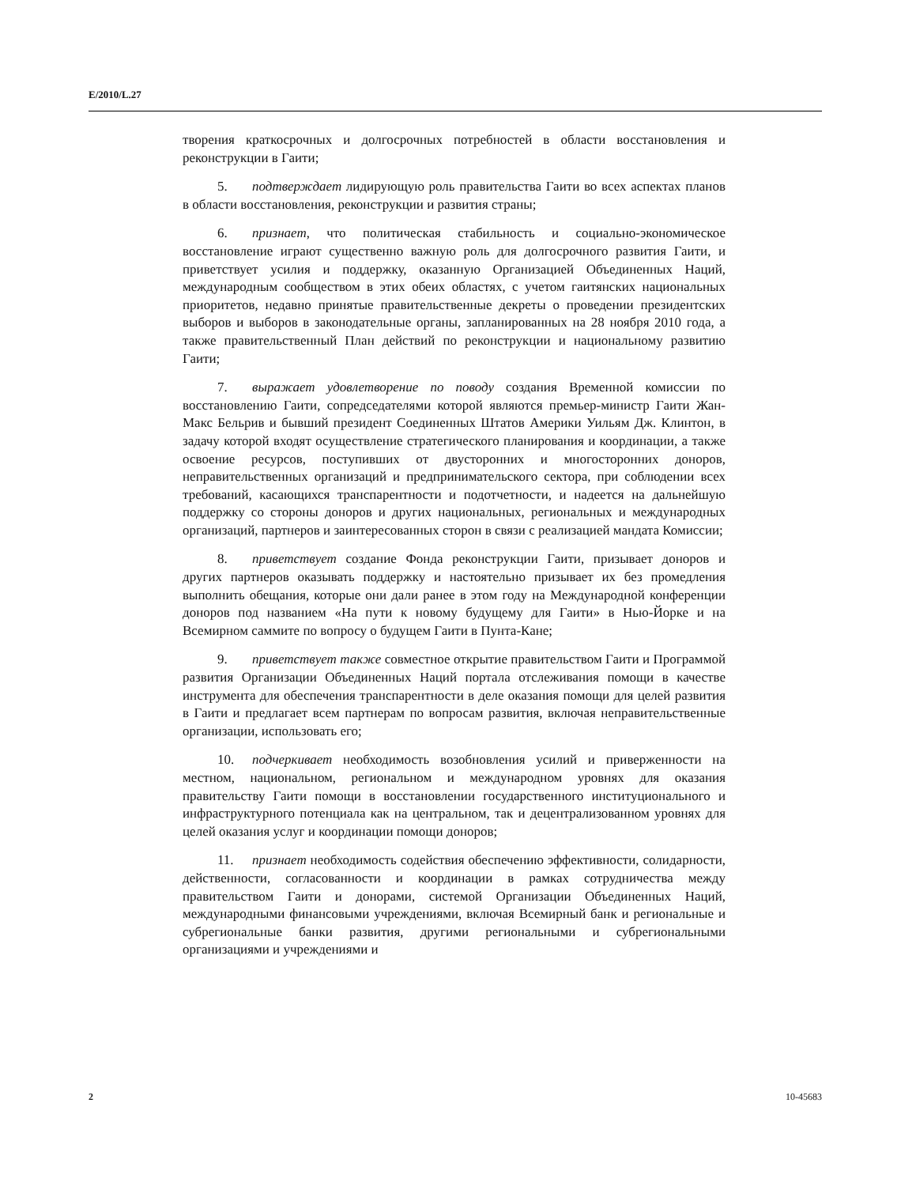E/2010/L.27
творения краткосрочных и долгосрочных потребностей в области восстановления и реконструкции в Гаити;
5. подтверждает лидирующую роль правительства Гаити во всех аспектах планов в области восстановления, реконструкции и развития страны;
6. признает, что политическая стабильность и социально-экономическое восстановление играют существенно важную роль для долгосрочного развития Гаити, и приветствует усилия и поддержку, оказанную Организацией Объединенных Наций, международным сообществом в этих обеих областях, с учетом гаитянских национальных приоритетов, недавно принятые правительственные декреты о проведении президентских выборов и выборов в законодательные органы, запланированных на 28 ноября 2010 года, а также правительственный План действий по реконструкции и национальному развитию Гаити;
7. выражает удовлетворение по поводу создания Временной комиссии по восстановлению Гаити, сопредседателями которой являются премьер-министр Гаити Жан-Макс Бельрив и бывший президент Соединенных Штатов Америки Уильям Дж. Клинтон, в задачу которой входят осуществление стратегического планирования и координации, а также освоение ресурсов, поступивших от двусторонних и многосторонних доноров, неправительственных организаций и предпринимательского сектора, при соблюдении всех требований, касающихся транспарентности и подотчетности, и надеется на дальнейшую поддержку со стороны доноров и других национальных, региональных и международных организаций, партнеров и заинтересованных сторон в связи с реализацией мандата Комиссии;
8. приветствует создание Фонда реконструкции Гаити, призывает доноров и других партнеров оказывать поддержку и настоятельно призывает их без промедления выполнить обещания, которые они дали ранее в этом году на Международной конференции доноров под названием «На пути к новому будущему для Гаити» в Нью-Йорке и на Всемирном саммите по вопросу о будущем Гаити в Пунта-Кане;
9. приветствует также совместное открытие правительством Гаити и Программой развития Организации Объединенных Наций портала отслеживания помощи в качестве инструмента для обеспечения транспарентности в деле оказания помощи для целей развития в Гаити и предлагает всем партнерам по вопросам развития, включая неправительственные организации, использовать его;
10. подчеркивает необходимость возобновления усилий и приверженности на местном, национальном, региональном и международном уровнях для оказания правительству Гаити помощи в восстановлении государственного институционального и инфраструктурного потенциала как на центральном, так и децентрализованном уровнях для целей оказания услуг и координации помощи доноров;
11. признает необходимость содействия обеспечению эффективности, солидарности, действенности, согласованности и координации в рамках сотрудничества между правительством Гаити и донорами, системой Организации Объединенных Наций, международными финансовыми учреждениями, включая Всемирный банк и региональные и субрегиональные банки развития, другими региональными и субрегиональными организациями и учреждениями и
2 10-45683